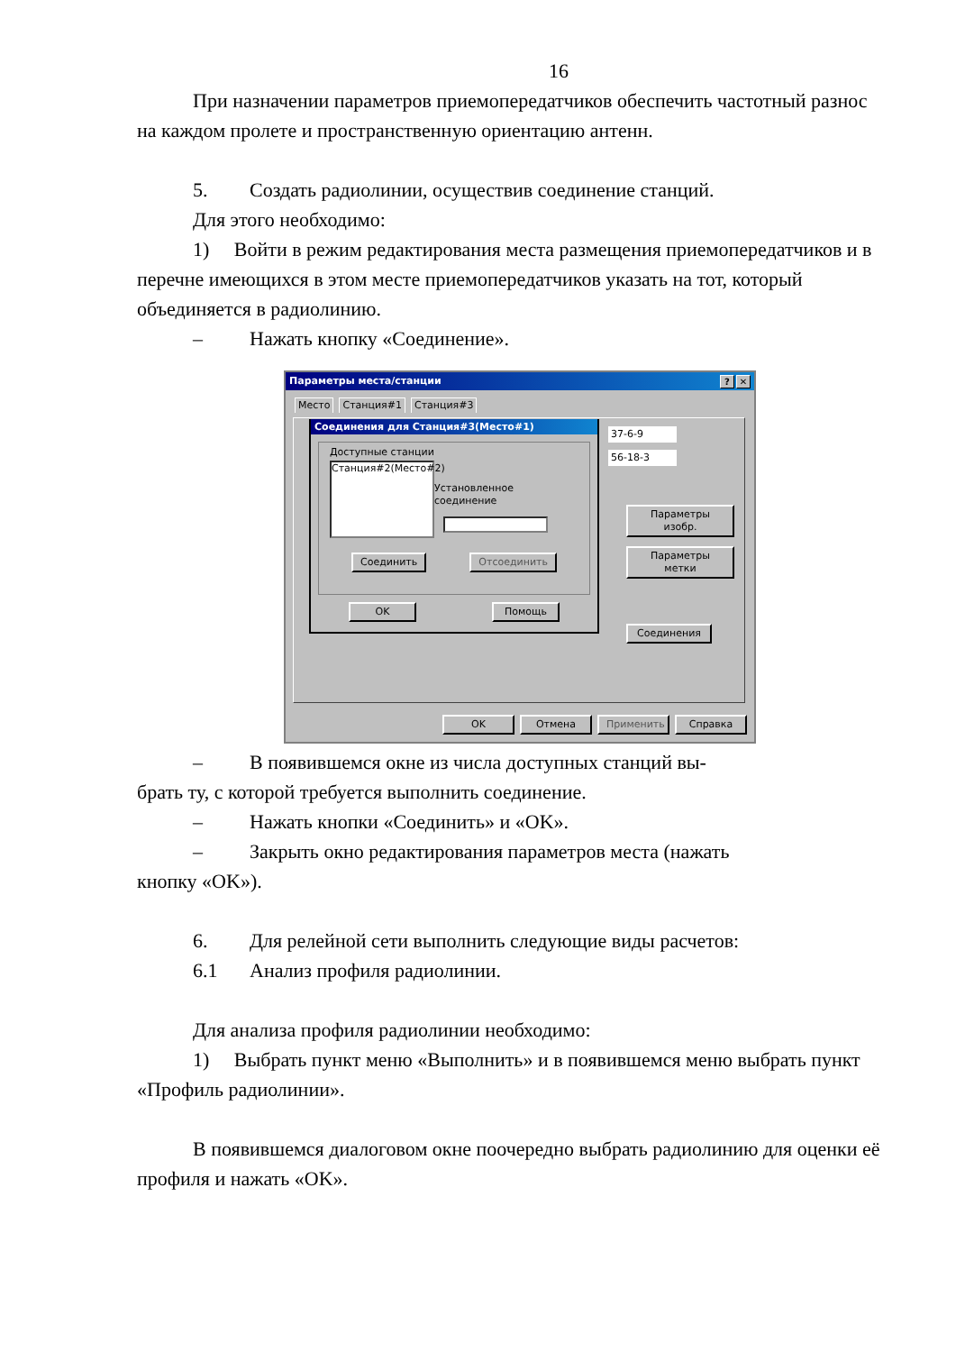16
При назначении параметров приемопередатчиков обеспечить частотный разнос на каждом пролете и пространственную ориентацию антенн.
5. Создать радиолинии, осуществив соединение станций.
Для этого необходимо:
1) Войти в режим редактирования места размещения приемопередатчиков и в перечне имеющихся в этом месте приемопередатчиков указать на тот, который объединяется в радиолинию.
– Нажать кнопку «Соединение».
Параметры места/станции? ✕
Место Станция#1 Станция#3
Соединения для Станция#3(Место#1)
Доступные станции
Станция#2(Место#2)
Установленное соединение
Соединить Отсоединить
OK Помощь
37-6-9
56-18-3
Параметры изобр.
Параметры метки Соединения
OK Отмена Применить Справка
– В появившемся окне из числа доступных станций вы-
брать ту, с которой требуется выполнить соединение.
– Нажать кнопки «Соединить» и «OK».
– Закрыть окно редактирования параметров места (нажать
кнопку «OK»).
6. Для релейной сети выполнить следующие виды расчетов:
6.1 Анализ профиля радиолинии.
Для анализа профиля радиолинии необходимо:
1) Выбрать пункт меню «Выполнить» и в появившемся меню выбрать пункт «Профиль радиолинии».
В появившемся диалоговом окне поочередно выбрать радиолинию для оценки её профиля и нажать «OK».